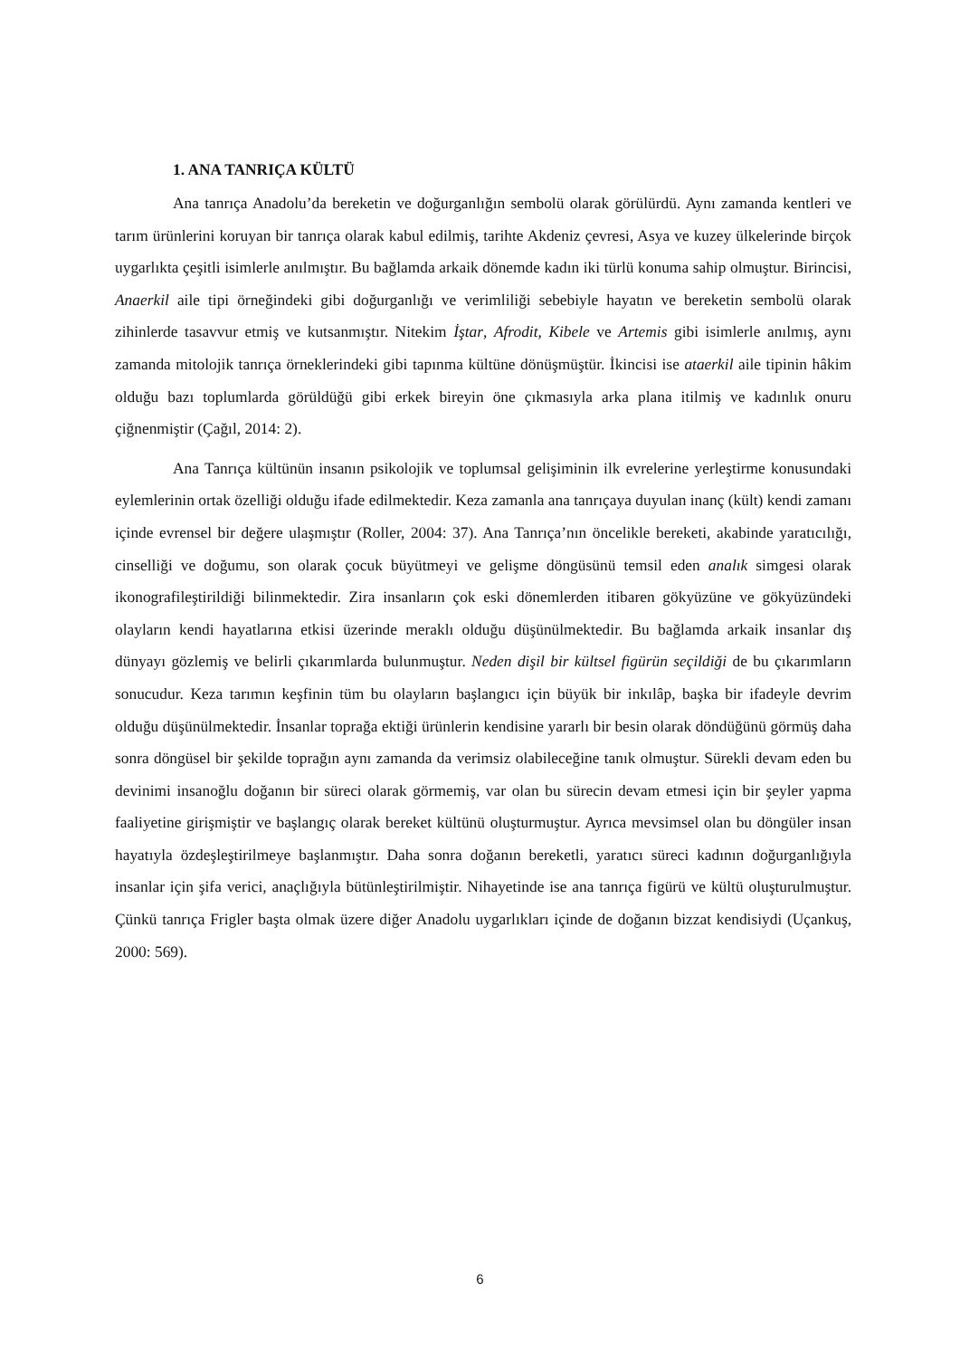1. ANA TANRIÇA KÜLTÜ
Ana tanrıça Anadolu’da bereketin ve doğurganlığın sembolü olarak görülürdü. Aynı zamanda kentleri ve tarım ürünlerini koruyan bir tanrıça olarak kabul edilmiş, tarihte Akdeniz çevresi, Asya ve kuzey ülkelerinde birçok uygarlıkta çeşitli isimlerle anılmıştır. Bu bağlamda arkaik dönemde kadın iki türlü konuma sahip olmuştur. Birincisi, Anaerkil aile tipi örneğindeki gibi doğurganlığı ve verimliliği sebebiyle hayatın ve bereketin sembolü olarak zihinlerde tasavvur etmiş ve kutsanmıştır. Nitekim İştar, Afrodit, Kibele ve Artemis gibi isimlerle anılmış, aynı zamanda mitolojik tanrıça örneklerindeki gibi tapınma kültüne dönüşmüştür. İkincisi ise ataerkil aile tipinin hâkim olduğu bazı toplumlarda görüldüğü gibi erkek bireyin öne çıkmasıyla arka plana itilmiş ve kadınlık onuru çiğnenmiştir (Çağıl, 2014: 2).
Ana Tanrıça kültünün insanın psikolojik ve toplumsal gelişiminin ilk evrelerine yerleştirme konusundaki eylemlerinin ortak özelliği olduğu ifade edilmektedir. Keza zamanla ana tanrıçaya duyulan inanç (kült) kendi zamanı içinde evrensel bir değere ulaşmıştır (Roller, 2004: 37). Ana Tanrıça’nın öncelikle bereketi, akabinde yaratıcılığı, cinselliği ve doğumu, son olarak çocuk büyütmeyi ve gelişme döngüsünü temsil eden analık simgesi olarak ikonografileştirildiği bilinmektedir. Zira insanların çok eski dönemlerden itibaren gökyüzüne ve gökyüzündeki olayların kendi hayatlarına etkisi üzerinde meraklı olduğu düşünülmektedir. Bu bağlamda arkaik insanlar dış dünyayı gözlemiş ve belirli çıkarımlarda bulunmuştur. Neden dişil bir kültsel figürün seçildiği de bu çıkarımların sonucudur. Keza tarımın keşfinin tüm bu olayların başlangıcı için büyük bir inkılâp, başka bir ifadeyle devrim olduğu düşünülmektedir. İnsanlar toprağa ektiği ürünlerin kendisine yararlı bir besin olarak döndüğünü görmüş daha sonra döngüsel bir şekilde toprağın aynı zamanda da verimsiz olabileceğine tanık olmuştur. Sürekli devam eden bu devinimi insanoğlu doğanın bir süreci olarak görmemiş, var olan bu sürecin devam etmesi için bir şeyler yapma faaliyetine girişmiştir ve başlangıç olarak bereket kültünü oluşturmuştur. Ayrıca mevsimsel olan bu döngüler insan hayatıyla özdeşleştirilmeye başlanmıştır. Daha sonra doğanın bereketli, yaratıcı süreci kadının doğurganlığıyla insanlar için şifa verici, anaçlığıyla bütünleştirilmiştir. Nihayetinde ise ana tanrıça figürü ve kültü oluşturulmuştur. Çünkü tanrıça Frigler başta olmak üzere diğer Anadolu uygarlıkları içinde de doğanın bizzat kendisiydi (Uçankuş, 2000: 569).
6